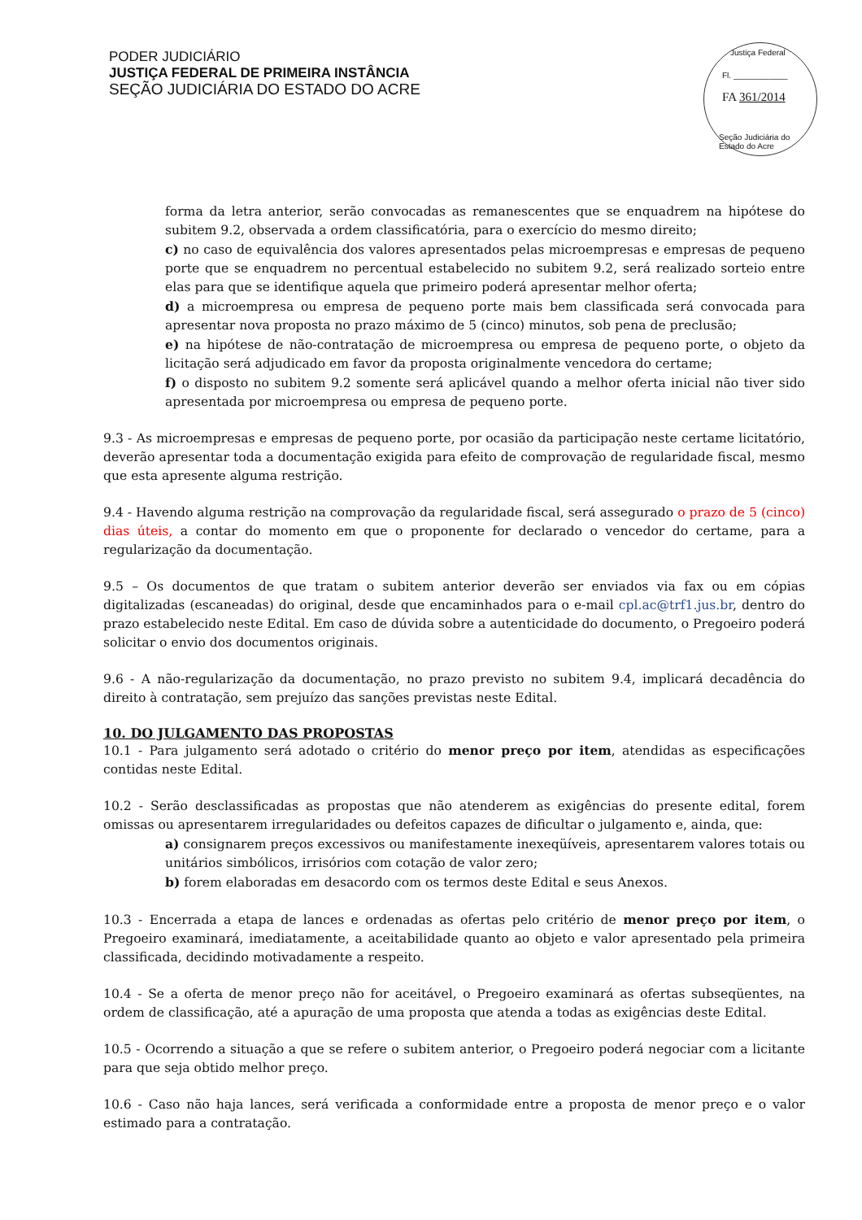PODER JUDICIÁRIO
JUSTIÇA FEDERAL DE PRIMEIRA INSTÂNCIA
SEÇÃO JUDICIÁRIA DO ESTADO DO ACRE
Justiça Federal
Fl. ____________
FA 361/2014
Seção Judiciária do Estado do Acre
forma da letra anterior, serão convocadas as remanescentes que se enquadrem na hipótese do subitem 9.2, observada a ordem classificatória, para o exercício do mesmo direito;
c) no caso de equivalência dos valores apresentados pelas microempresas e empresas de pequeno porte que se enquadrem no percentual estabelecido no subitem 9.2, será realizado sorteio entre elas para que se identifique aquela que primeiro poderá apresentar melhor oferta;
d) a microempresa ou empresa de pequeno porte mais bem classificada será convocada para apresentar nova proposta no prazo máximo de 5 (cinco) minutos, sob pena de preclusão;
e) na hipótese de não-contratação de microempresa ou empresa de pequeno porte, o objeto da licitação será adjudicado em favor da proposta originalmente vencedora do certame;
f) o disposto no subitem 9.2 somente será aplicável quando a melhor oferta inicial não tiver sido apresentada por microempresa ou empresa de pequeno porte.
9.3 - As microempresas e empresas de pequeno porte, por ocasião da participação neste certame licitatório, deverão apresentar toda a documentação exigida para efeito de comprovação de regularidade fiscal, mesmo que esta apresente alguma restrição.
9.4 - Havendo alguma restrição na comprovação da regularidade fiscal, será assegurado o prazo de 5 (cinco) dias úteis, a contar do momento em que o proponente for declarado o vencedor do certame, para a regularização da documentação.
9.5 – Os documentos de que tratam o subitem anterior deverão ser enviados via fax ou em cópias digitalizadas (escaneadas) do original, desde que encaminhados para o e-mail cpl.ac@trf1.jus.br, dentro do prazo estabelecido neste Edital. Em caso de dúvida sobre a autenticidade do documento, o Pregoeiro poderá solicitar o envio dos documentos originais.
9.6 - A não-regularização da documentação, no prazo previsto no subitem 9.4, implicará decadência do direito à contratação, sem prejuízo das sanções previstas neste Edital.
10. DO JULGAMENTO DAS PROPOSTAS
10.1 - Para julgamento será adotado o critério do menor preço por item, atendidas as especificações contidas neste Edital.
10.2 - Serão desclassificadas as propostas que não atenderem as exigências do presente edital, forem omissas ou apresentarem irregularidades ou defeitos capazes de dificultar o julgamento e, ainda, que:
a) consignarem preços excessivos ou manifestamente inexeqüíveis, apresentarem valores totais ou unitários simbólicos, irrisórios com cotação de valor zero;
b) forem elaboradas em desacordo com os termos deste Edital e seus Anexos.
10.3 - Encerrada a etapa de lances e ordenadas as ofertas pelo critério de menor preço por item, o Pregoeiro examinará, imediatamente, a aceitabilidade quanto ao objeto e valor apresentado pela primeira classificada, decidindo motivadamente a respeito.
10.4 - Se a oferta de menor preço não for aceitável, o Pregoeiro examinará as ofertas subseqüentes, na ordem de classificação, até a apuração de uma proposta que atenda a todas as exigências deste Edital.
10.5 - Ocorrendo a situação a que se refere o subitem anterior, o Pregoeiro poderá negociar com a licitante para que seja obtido melhor preço.
10.6 - Caso não haja lances, será verificada a conformidade entre a proposta de menor preço e o valor estimado para a contratação.